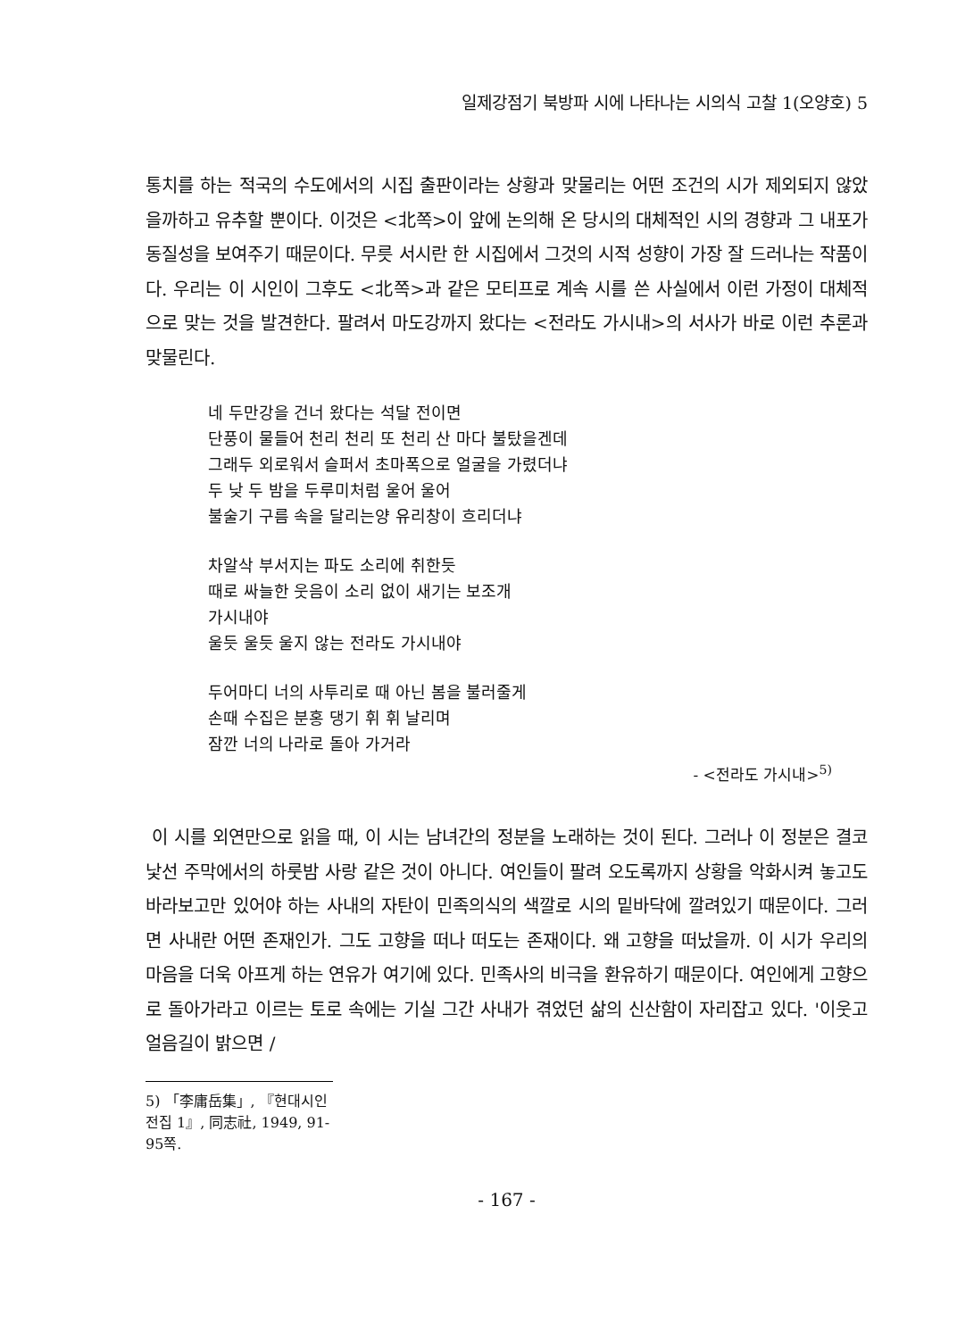일제강점기 북방파 시에 나타나는 시의식 고찰 1(오양호) 5
통치를 하는 적국의 수도에서의 시집 출판이라는 상황과 맞물리는 어떤 조건의 시가 제외되지 않았을까하고 유추할 뿐이다. 이것은 <北쪽>이 앞에 논의해 온 당시의 대체적인 시의 경향과 그 내포가 동질성을 보여주기 때문이다. 무릇 서시란 한 시집에서 그것의 시적 성향이 가장 잘 드러나는 작품이다. 우리는 이 시인이 그후도 <北쪽>과 같은 모티프로 계속 시를 쓴 사실에서 이런 가정이 대체적으로 맞는 것을 발견한다. 팔려서 마도강까지 왔다는 <전라도 가시내>의 서사가 바로 이런 추론과 맞물린다.
네 두만강을 건너 왔다는 석달 전이면
단풍이 물들어 천리 천리 또 천리 산 마다 불탔을겐데
그래두 외로워서 슬퍼서 초마폭으로 얼굴을 가렸더냐
두 낮 두 밤을 두루미처럼 울어 울어
불술기 구름 속을 달리는양 유리창이 흐리더냐
차알삭 부서지는 파도 소리에 취한듯
때로 싸늘한 웃음이 소리 없이 새기는 보조개
가시내야
울듯 울듯 울지 않는 전라도 가시내야
두어마디 너의 사투리로 때 아닌 봄을 불러줄게
손때 수집은 분홍 댕기 휘 휘 날리며
잠깐 너의 나라로 돌아 가거라
- <전라도 가시내><sup>5)</sup>
이 시를 외연만으로 읽을 때, 이 시는 남녀간의 정분을 노래하는 것이 된다. 그러나 이 정분은 결코 낯선 주막에서의 하룻밤 사랑 같은 것이 아니다. 여인들이 팔려 오도록까지 상황을 악화시켜 놓고도 바라보고만 있어야 하는 사내의 자탄이 민족의식의 색깔로 시의 밑바닥에 깔려있기 때문이다. 그러면 사내란 어떤 존재인가. 그도 고향을 떠나 떠도는 존재이다. 왜 고향을 떠났을까. 이 시가 우리의 마음을 더욱 아프게 하는 연유가 여기에 있다. 민족사의 비극을 환유하기 때문이다. 여인에게 고향으로 돌아가라고 이르는 토로 속에는 기실 그간 사내가 겪었던 삶의 신산함이 자리잡고 있다. '이웃고 얼음길이 밝으면 /
5) 「李庸岳集」, 『현대시인전집 1』, 同志社, 1949, 91-95쪽.
- 167 -